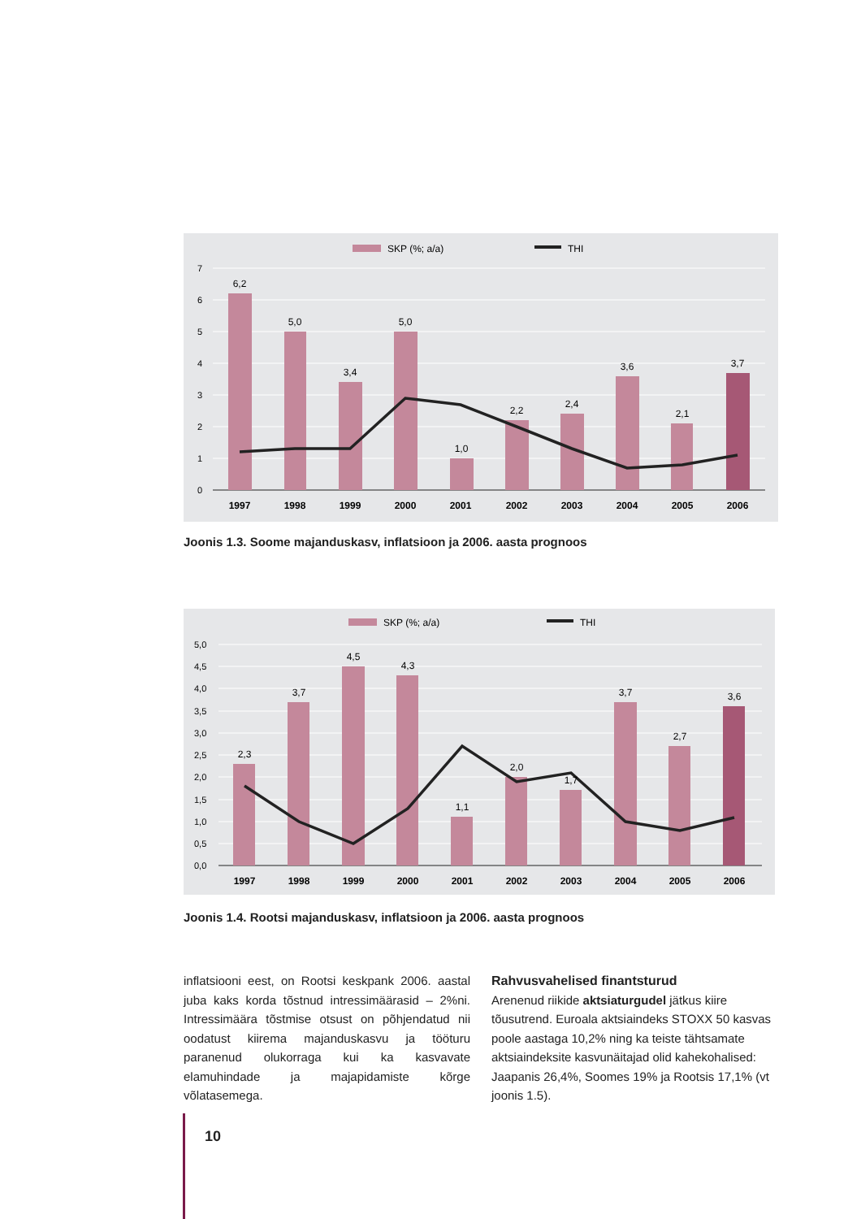SKP (%; a/a)
THI
7
6
5
4
3
2
1
0
6,2
5,0
3,4
5,0
1,0
2,2
2,4
3,6
2,1
3,7
1997
1998
1999
2000
2001
2002
2003
2004
2005
2006
Joonis 1.3. Soome majanduskasv, inflatsioon ja 2006. aasta prognoos
SKP (%; a/a)
THI
5,0
4,5
4,0
3,5
3,0
2,5
2,0
1,5
1,0
0,5
0,0
2,3
3,7
4,5
4,3
1,1
2,0
1,7
3,7
2,7
3,6
1997
1998
1999
2000
2001
2002
2003
2004
2005
2006
Joonis 1.4. Rootsi majanduskasv, inflatsioon ja 2006. aasta prognoos
inflatsiooni eest, on Rootsi keskpank 2006. aastal juba kaks korda tõstnud intressimäärasid – 2%ni. Intressimäära tõstmise otsust on põhjendatud nii oodatust kiirema majanduskasvu ja tööturu paranenud olukorraga kui ka kasvavate elamuhindade ja majapidamiste kõrge võlatasemega.
Rahvusvahelised finantsturud
Arenenud riikide aktsiaturgudel jätkus kiire tõusutrend. Euroala aktsiaindeks STOXX 50 kasvas poole aastaga 10,2% ning ka teiste tähtsamate aktsiaindeksite kasvunäitajad olid kahekohalised: Jaapanis 26,4%, Soomes 19% ja Rootsis 17,1% (vt joonis 1.5).
10